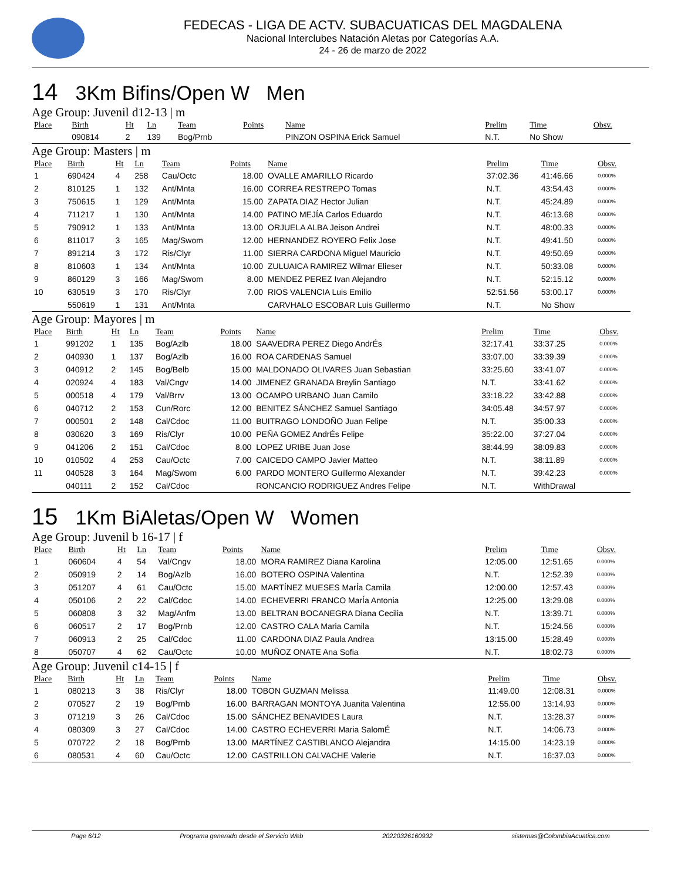FEDECAS - LIGA DE ACTV. SUBACUATICAS DEL MAGDALENA
Nacional Interclubes Natación Aletas por Categorías A.A.
24 - 26 de marzo de 2022
14 3Km Bifins/Open W Men
Age Group: Juvenil d12-13 | m
| Place | Birth | Ht | Ln | Team | Points | Name | Prelim | Time | Obsv. |
| --- | --- | --- | --- | --- | --- | --- | --- | --- | --- |
| | 090814 | 2 | 139 | Bog/Prnb | | PINZON OSPINA Erick Samuel | N.T. | No Show | |
Age Group: Masters | m
| Place | Birth | Ht | Ln | Team | Points | Name | Prelim | Time | Obsv. |
| --- | --- | --- | --- | --- | --- | --- | --- | --- | --- |
| 1 | 690424 | 4 | 258 | Cau/Octc | 18.00 | OVALLE AMARILLO Ricardo | 37:02.36 | 41:46.66 | 0.000% |
| 2 | 810125 | 1 | 132 | Ant/Mnta | 16.00 | CORREA RESTREPO Tomas | N.T. | 43:54.43 | 0.000% |
| 3 | 750615 | 1 | 129 | Ant/Mnta | 15.00 | ZAPATA DIAZ Hector Julian | N.T. | 45:24.89 | 0.000% |
| 4 | 711217 | 1 | 130 | Ant/Mnta | 14.00 | PATINO MEJÍA Carlos Eduardo | N.T. | 46:13.68 | 0.000% |
| 5 | 790912 | 1 | 133 | Ant/Mnta | 13.00 | ORJUELA ALBA Jeison Andrei | N.T. | 48:00.33 | 0.000% |
| 6 | 811017 | 3 | 165 | Mag/Swom | 12.00 | HERNANDEZ ROYERO Felix Jose | N.T. | 49:41.50 | 0.000% |
| 7 | 891214 | 3 | 172 | Ris/Clyr | 11.00 | SIERRA CARDONA Miguel Mauricio | N.T. | 49:50.69 | 0.000% |
| 8 | 810603 | 1 | 134 | Ant/Mnta | 10.00 | ZULUAICA RAMIREZ Wilmar Elieser | N.T. | 50:33.08 | 0.000% |
| 9 | 860129 | 3 | 166 | Mag/Swom | 8.00 | MENDEZ PEREZ Ivan Alejandro | N.T. | 52:15.12 | 0.000% |
| 10 | 630519 | 3 | 170 | Ris/Clyr | 7.00 | RIOS VALENCIA Luis Emilio | 52:51.56 | 53:00.17 | 0.000% |
| | 550619 | 1 | 131 | Ant/Mnta | | CARVHALO ESCOBAR Luis Guillermo | N.T. | No Show | |
Age Group: Mayores | m
| Place | Birth | Ht | Ln | Team | Points | Name | Prelim | Time | Obsv. |
| --- | --- | --- | --- | --- | --- | --- | --- | --- | --- |
| 1 | 991202 | 1 | 135 | Bog/Azlb | 18.00 | SAAVEDRA PEREZ Diego AndrÉs | 32:17.41 | 33:37.25 | 0.000% |
| 2 | 040930 | 1 | 137 | Bog/Azlb | 16.00 | ROA CARDENAS Samuel | 33:07.00 | 33:39.39 | 0.000% |
| 3 | 040912 | 2 | 145 | Bog/Belb | 15.00 | MALDONADO OLIVARES Juan Sebastian | 33:25.60 | 33:41.07 | 0.000% |
| 4 | 020924 | 4 | 183 | Val/Cngv | 14.00 | JIMENEZ GRANADA Breylin Santiago | N.T. | 33:41.62 | 0.000% |
| 5 | 000518 | 4 | 179 | Val/Brrv | 13.00 | OCAMPO URBANO Juan Camilo | 33:18.22 | 33:42.88 | 0.000% |
| 6 | 040712 | 2 | 153 | Cun/Rorc | 12.00 | BENITEZ SÁNCHEZ Samuel Santiago | 34:05.48 | 34:57.97 | 0.000% |
| 7 | 000501 | 2 | 148 | Cal/Cdoc | 11.00 | BUITRAGO LONDOÑO Juan Felipe | N.T. | 35:00.33 | 0.000% |
| 8 | 030620 | 3 | 169 | Ris/Clyr | 10.00 | PEÑA GOMEZ AndrÉs Felipe | 35:22.00 | 37:27.04 | 0.000% |
| 9 | 041206 | 2 | 151 | Cal/Cdoc | 8.00 | LOPEZ URIBE Juan Jose | 38:44.99 | 38:09.83 | 0.000% |
| 10 | 010502 | 4 | 253 | Cau/Octc | 7.00 | CAICEDO CAMPO Javier Matteo | N.T. | 38:11.89 | 0.000% |
| 11 | 040528 | 3 | 164 | Mag/Swom | 6.00 | PARDO MONTERO Guillermo Alexander | N.T. | 39:42.23 | 0.000% |
| | 040111 | 2 | 152 | Cal/Cdoc | | RONCANCIO RODRIGUEZ Andres Felipe | N.T. | WithDrawal | |
15 1Km BiAletas/Open W Women
Age Group: Juvenil b 16-17 | f
| Place | Birth | Ht | Ln | Team | Points | Name | Prelim | Time | Obsv. |
| --- | --- | --- | --- | --- | --- | --- | --- | --- | --- |
| 1 | 060604 | 4 | 54 | Val/Cngv | 18.00 | MORA RAMIREZ Diana Karolina | 12:05.00 | 12:51.65 | 0.000% |
| 2 | 050919 | 2 | 14 | Bog/Azlb | 16.00 | BOTERO OSPINA Valentina | N.T. | 12:52.39 | 0.000% |
| 3 | 051207 | 4 | 61 | Cau/Octc | 15.00 | MARTÍNEZ MUESES MarÍa Camila | 12:00.00 | 12:57.43 | 0.000% |
| 4 | 050106 | 2 | 22 | Cal/Cdoc | 14.00 | ECHEVERRI FRANCO MarÍa Antonia | 12:25.00 | 13:29.08 | 0.000% |
| 5 | 060808 | 3 | 32 | Mag/Anfm | 13.00 | BELTRAN BOCANEGRA Diana Cecilia | N.T. | 13:39.71 | 0.000% |
| 6 | 060517 | 2 | 17 | Bog/Prnb | 12.00 | CASTRO CALA Maria Camila | N.T. | 15:24.56 | 0.000% |
| 7 | 060913 | 2 | 25 | Cal/Cdoc | 11.00 | CARDONA DIAZ Paula Andrea | 13:15.00 | 15:28.49 | 0.000% |
| 8 | 050707 | 4 | 62 | Cau/Octc | 10.00 | MUÑOZ ONATE Ana Sofia | N.T. | 18:02.73 | 0.000% |
Age Group: Juvenil c14-15 | f
| Place | Birth | Ht | Ln | Team | Points | Name | Prelim | Time | Obsv. |
| --- | --- | --- | --- | --- | --- | --- | --- | --- | --- |
| 1 | 080213 | 3 | 38 | Ris/Clyr | 18.00 | TOBON GUZMAN Melissa | 11:49.00 | 12:08.31 | 0.000% |
| 2 | 070527 | 2 | 19 | Bog/Prnb | 16.00 | BARRAGAN MONTOYA Juanita Valentina | 12:55.00 | 13:14.93 | 0.000% |
| 3 | 071219 | 3 | 26 | Cal/Cdoc | 15.00 | SÁNCHEZ BENAVIDES Laura | N.T. | 13:28.37 | 0.000% |
| 4 | 080309 | 3 | 27 | Cal/Cdoc | 14.00 | CASTRO ECHEVERRI Maria SalomÉ | N.T. | 14:06.73 | 0.000% |
| 5 | 070722 | 2 | 18 | Bog/Prnb | 13.00 | MARTÍNEZ CASTIBLANCO Alejandra | 14:15.00 | 14:23.19 | 0.000% |
| 6 | 080531 | 4 | 60 | Cau/Octc | 12.00 | CASTRILLON CALVACHE Valerie | N.T. | 16:37.03 | 0.000% |
Page 6/12 Programa generado desde el Servicio Web 20220326160932 sistemas@ColombiaAcuatica.com